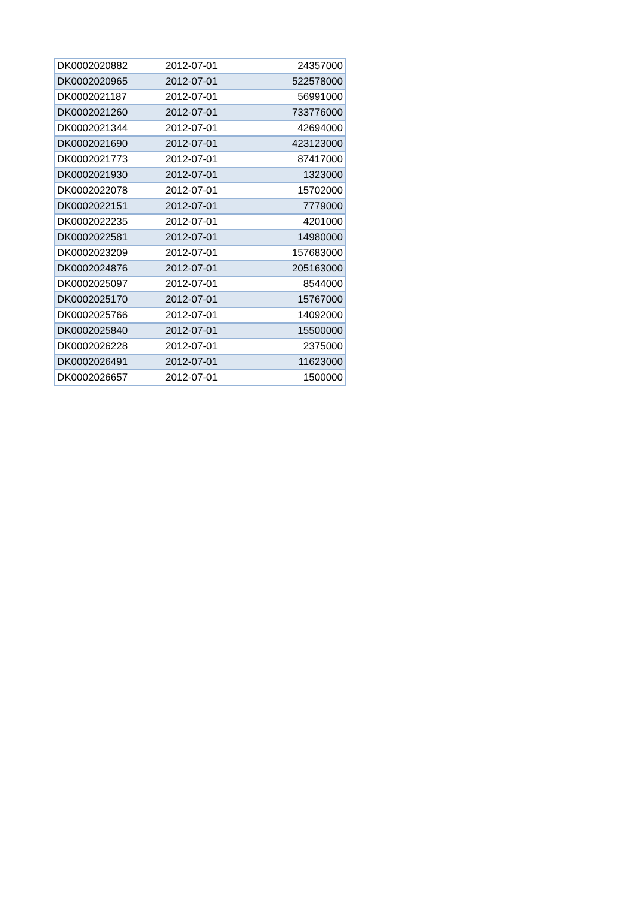| DK0002020882 | 2012-07-01 | 24357000 |
| DK0002020965 | 2012-07-01 | 522578000 |
| DK0002021187 | 2012-07-01 | 56991000 |
| DK0002021260 | 2012-07-01 | 733776000 |
| DK0002021344 | 2012-07-01 | 42694000 |
| DK0002021690 | 2012-07-01 | 423123000 |
| DK0002021773 | 2012-07-01 | 87417000 |
| DK0002021930 | 2012-07-01 | 1323000 |
| DK0002022078 | 2012-07-01 | 15702000 |
| DK0002022151 | 2012-07-01 | 7779000 |
| DK0002022235 | 2012-07-01 | 4201000 |
| DK0002022581 | 2012-07-01 | 14980000 |
| DK0002023209 | 2012-07-01 | 157683000 |
| DK0002024876 | 2012-07-01 | 205163000 |
| DK0002025097 | 2012-07-01 | 8544000 |
| DK0002025170 | 2012-07-01 | 15767000 |
| DK0002025766 | 2012-07-01 | 14092000 |
| DK0002025840 | 2012-07-01 | 15500000 |
| DK0002026228 | 2012-07-01 | 2375000 |
| DK0002026491 | 2012-07-01 | 11623000 |
| DK0002026657 | 2012-07-01 | 1500000 |